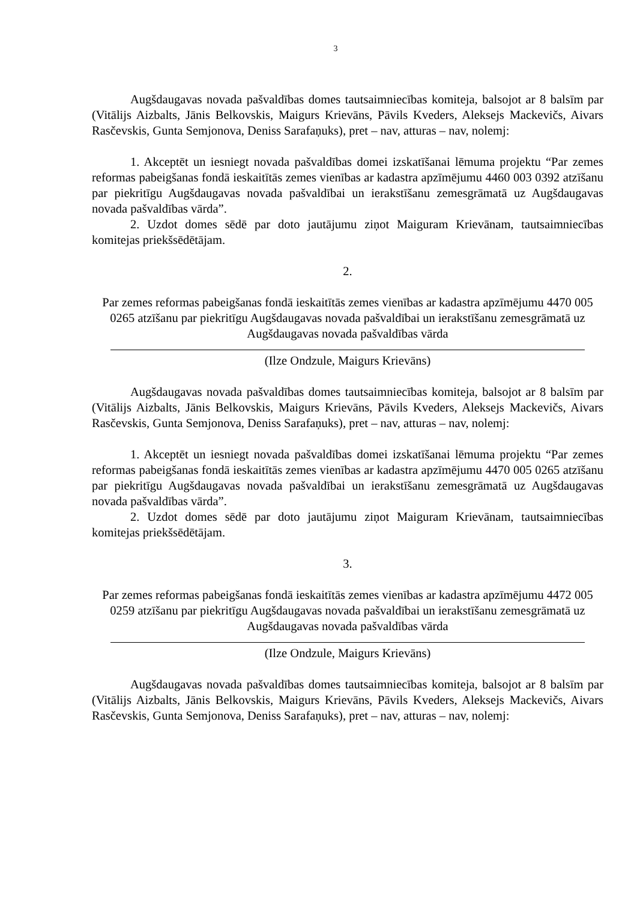3
Augšdaugavas novada pašvaldības domes tautsaimniecības komiteja, balsojot ar 8 balsīm par (Vitālijs Aizbalts, Jānis Belkovskis, Maigurs Krievāns, Pāvils Kveders, Aleksejs Mackevičs, Aivars Rasčevskis, Gunta Semjonova, Deniss Sarafaņuks), pret – nav, atturas – nav, nolemj:
1. Akceptēt un iesniegt novada pašvaldības domei izskatīšanai lēmuma projektu “Par zemes reformas pabeigšanas fondā ieskaitītās zemes vienības ar kadastra apzīmējumu 4460 003 0392 atzīšanu par piekritīgu Augšdaugavas novada pašvaldībai un ierakstīšanu zemesgrāmatā uz Augšdaugavas novada pašvaldības vārda”.
2. Uzdot domes sēdē par doto jautājumu ziņot Maiguram Krievānam, tautsaimniecības komitejas priekšsēdētājam.
2.
Par zemes reformas pabeigšanas fondā ieskaitītās zemes vienības ar kadastra apzīmējumu 4470 005 0265 atzīšanu par piekritīgu Augšdaugavas novada pašvaldībai un ierakstīšanu zemesgrāmatā uz Augšdaugavas novada pašvaldības vārda
(Ilze Ondzule, Maigurs Krievāns)
Augšdaugavas novada pašvaldības domes tautsaimniecības komiteja, balsojot ar 8 balsīm par (Vitālijs Aizbalts, Jānis Belkovskis, Maigurs Krievāns, Pāvils Kveders, Aleksejs Mackevičs, Aivars Rasčevskis, Gunta Semjonova, Deniss Sarafaņuks), pret – nav, atturas – nav, nolemj:
1. Akceptēt un iesniegt novada pašvaldības domei izskatīšanai lēmuma projektu “Par zemes reformas pabeigšanas fondā ieskaitītās zemes vienības ar kadastra apzīmējumu 4470 005 0265 atzīšanu par piekritīgu Augšdaugavas novada pašvaldībai un ierakstīšanu zemesgrāmatā uz Augšdaugavas novada pašvaldības vārda”.
2. Uzdot domes sēdē par doto jautājumu ziņot Maiguram Krievānam, tautsaimniecības komitejas priekšsēdētājam.
3.
Par zemes reformas pabeigšanas fondā ieskaitītās zemes vienības ar kadastra apzīmējumu 4472 005 0259 atzīšanu par piekritīgu Augšdaugavas novada pašvaldībai un ierakstīšanu zemesgrāmatā uz Augšdaugavas novada pašvaldības vārda
(Ilze Ondzule, Maigurs Krievāns)
Augšdaugavas novada pašvaldības domes tautsaimniecības komiteja, balsojot ar 8 balsīm par (Vitālijs Aizbalts, Jānis Belkovskis, Maigurs Krievāns, Pāvils Kveders, Aleksejs Mackevičs, Aivars Rasčevskis, Gunta Semjonova, Deniss Sarafaņuks), pret – nav, atturas – nav, nolemj: